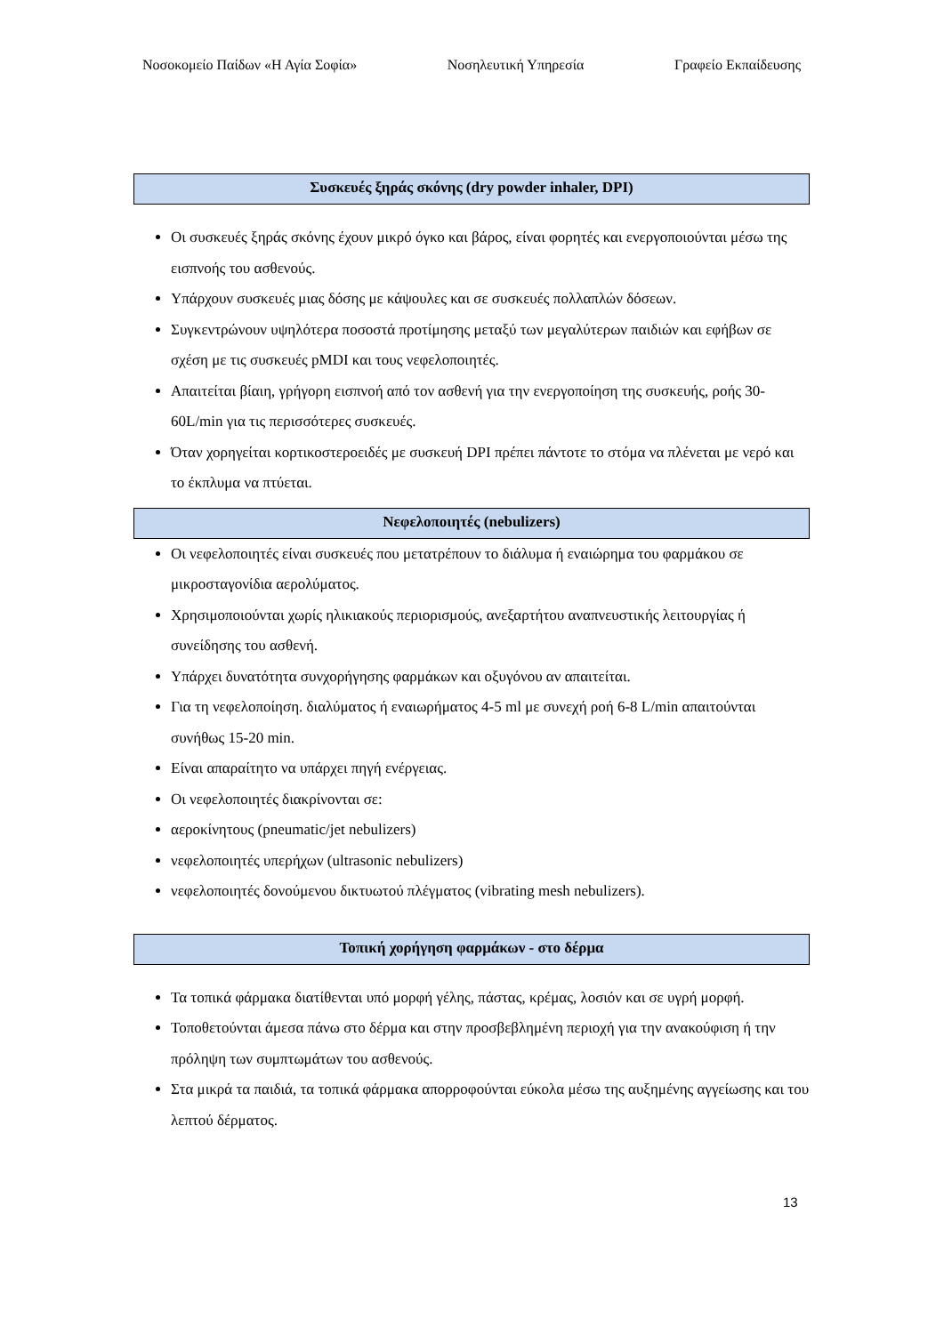Νοσοκομείο Παίδων «Η Αγία Σοφία» Νοσηλευτική Υπηρεσία Γραφείο Εκπαίδευσης
Συσκευές ξηράς σκόνης (dry powder inhaler, DPI)
Οι συσκευές ξηράς σκόνης έχουν μικρό όγκο και βάρος, είναι φορητές και ενεργοποιούνται μέσω της εισπνοής του ασθενούς.
Υπάρχουν συσκευές μιας δόσης με κάψουλες και σε συσκευές πολλαπλών δόσεων.
Συγκεντρώνουν υψηλότερα ποσοστά προτίμησης μεταξύ των μεγαλύτερων παιδιών και εφήβων σε σχέση με τις συσκευές pMDI και τους νεφελοποιητές.
Απαιτείται βίαιη, γρήγορη εισπνοή από τον ασθενή για την ενεργοποίηση της συσκευής, ροής 30-60L/min για τις περισσότερες συσκευές.
Όταν χορηγείται κορτικοστεροειδές με συσκευή DPI πρέπει πάντοτε το στόμα να πλένεται με νερό και το έκπλυμα να πτύεται.
Νεφελοποιητές (nebulizers)
Οι νεφελοποιητές είναι συσκευές που μετατρέπουν το διάλυμα ή εναιώρημα του φαρμάκου σε μικροσταγονίδια αερολύματος.
Χρησιμοποιούνται χωρίς ηλικιακούς περιορισμούς, ανεξαρτήτου αναπνευστικής λειτουργίας ή συνείδησης του ασθενή.
Υπάρχει δυνατότητα συνχορήγησης φαρμάκων και οξυγόνου αν απαιτείται.
Για τη νεφελοποίηση. διαλύματος ή εναιωρήματος 4-5 ml με συνεχή ροή 6-8 L/min απαιτούνται συνήθως 15-20 min.
Είναι απαραίτητο να υπάρχει πηγή ενέργειας.
Οι νεφελοποιητές διακρίνονται σε:
αεροκίνητους (pneumatic/jet nebulizers)
νεφελοποιητές υπερήχων (ultrasonic nebulizers)
νεφελοποιητές δονούμενου δικτυωτού πλέγματος (vibrating mesh nebulizers).
Τοπική χορήγηση φαρμάκων - στο δέρμα
Τα τοπικά φάρμακα διατίθενται υπό μορφή γέλης, πάστας, κρέμας, λοσιόν και σε υγρή μορφή.
Τοποθετούνται άμεσα πάνω στο δέρμα και στην προσβεβλημένη περιοχή για την ανακούφιση ή την πρόληψη των συμπτωμάτων του ασθενούς.
Στα μικρά τα παιδιά, τα τοπικά φάρμακα απορροφούνται εύκολα μέσω της αυξημένης αγγείωσης και του λεπτού δέρματος.
13